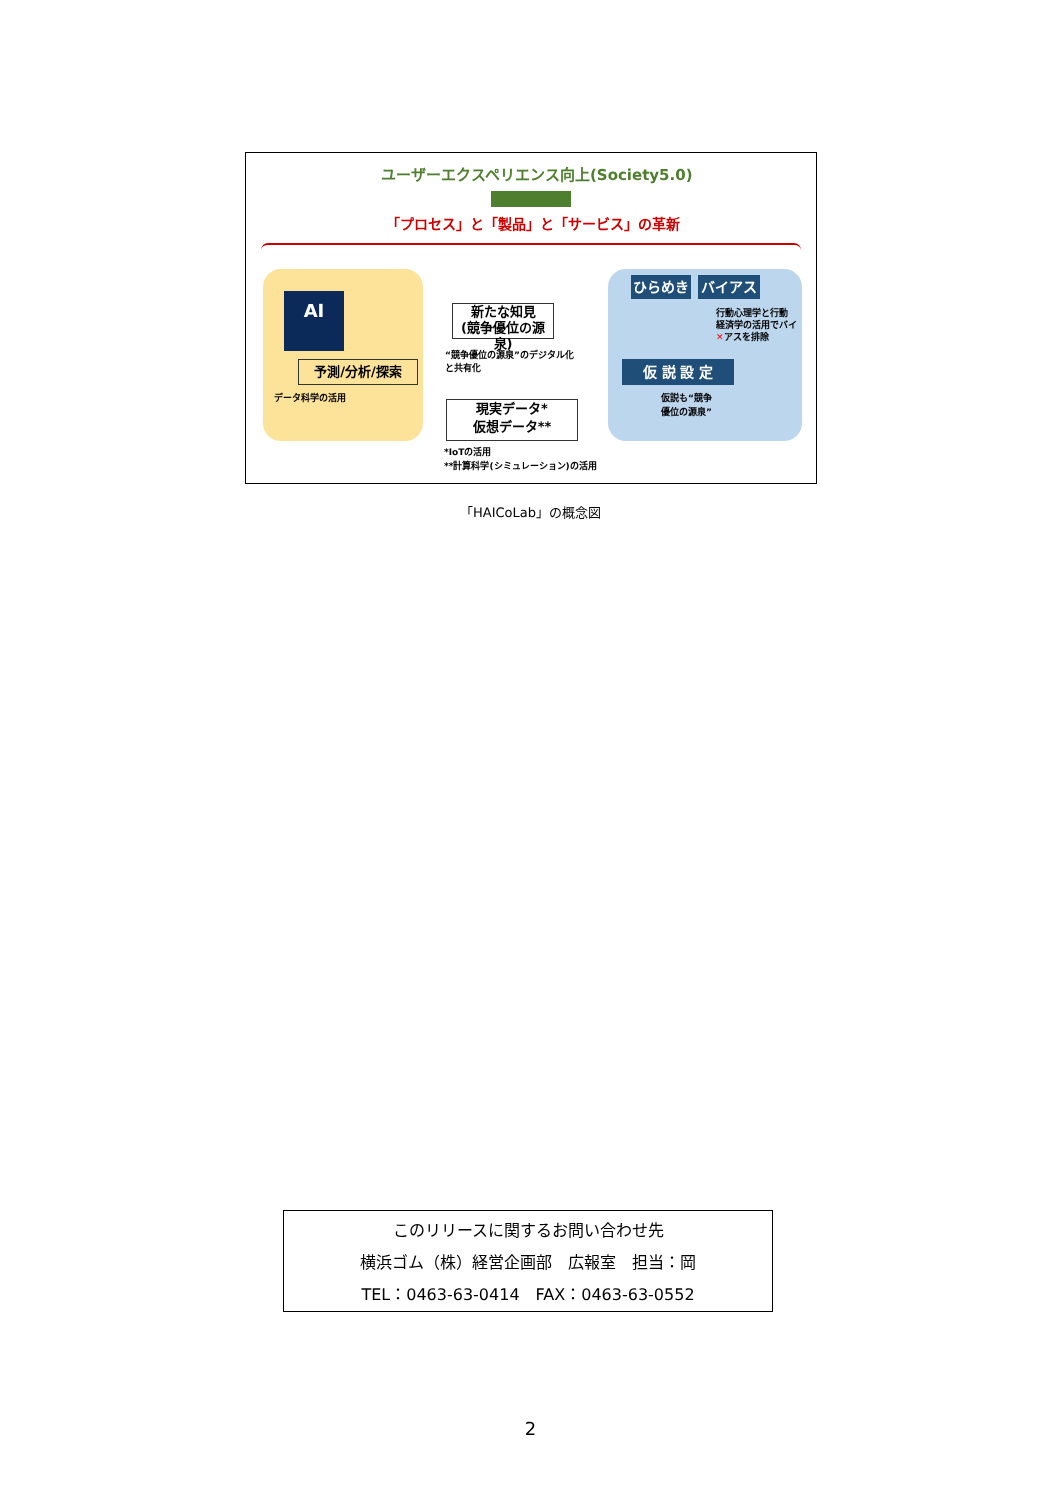ユーザーエクスペリエンス向上(Society5.0)
「プロセス」と「製品」と「サービス」の革新
AI
予測/分析/探索
データ科学の活用
新たな知見
(競争優位の源泉)
“競争優位の源泉”のデジタル化
と共有化
現実データ*
仮想データ**
*IoTの活用
**計算科学(シミュレーション)の活用
ひらめき バイアス
行動心理学と行動
経済学の活用でバイ
✕アスを排除
仮 説 設 定
仮説も“競争
優位の源泉”
「HAICoLab」の概念図
このリリースに関するお問い合わせ先
横浜ゴム（株）経営企画部　広報室　担当：岡
TEL：0463-63-0414　FAX：0463-63-0552
2